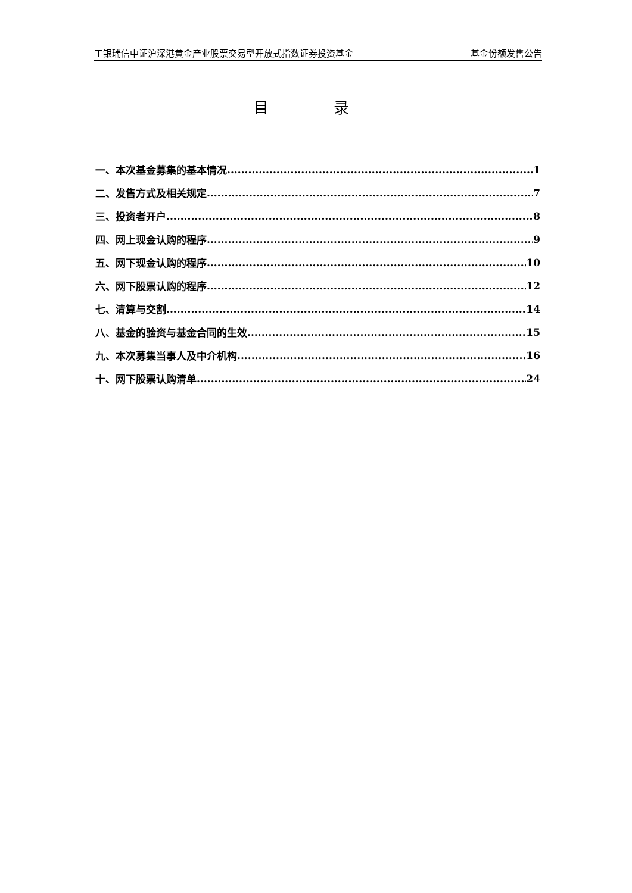工银瑞信中证沪深港黄金产业股票交易型开放式指数证券投资基金 基金份额发售公告
目 录
一、本次基金募集的基本情况 1
二、发售方式及相关规定 7
三、投资者开户 8
四、网上现金认购的程序 9
五、网下现金认购的程序 10
六、网下股票认购的程序 12
七、清算与交割 14
八、基金的验资与基金合同的生效 15
九、本次募集当事人及中介机构 16
十、网下股票认购清单 24